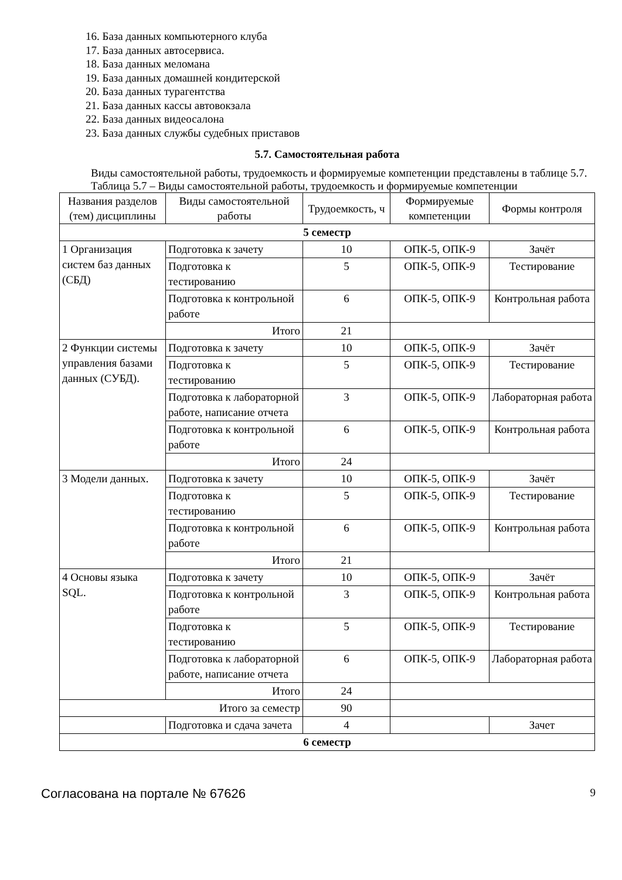16. База данных компьютерного клуба
17. База данных автосервиса.
18. База данных меломана
19. База данных домашней кондитерской
20. База данных турагентства
21. База данных кассы автовокзала
22. База данных видеосалона
23. База данных службы судебных приставов
5.7. Самостоятельная работа
Виды самостоятельной работы, трудоемкость и формируемые компетенции представлены в таблице 5.7.
Таблица 5.7 – Виды самостоятельной работы, трудоемкость и формируемые компетенции
| Названия разделов (тем) дисциплины | Виды самостоятельной работы | Трудоемкость, ч | Формируемые компетенции | Формы контроля |
| --- | --- | --- | --- | --- |
| 5 семестр | | | | |
| 1 Организация систем баз данных (СБД) | Подготовка к зачету | 10 | ОПК-5, ОПК-9 | Зачёт |
| | Подготовка к тестированию | 5 | ОПК-5, ОПК-9 | Тестирование |
| | Подготовка к контрольной работе | 6 | ОПК-5, ОПК-9 | Контрольная работа |
| | Итого | 21 | | |
| 2 Функции системы управления базами данных (СУБД). | Подготовка к зачету | 10 | ОПК-5, ОПК-9 | Зачёт |
| | Подготовка к тестированию | 5 | ОПК-5, ОПК-9 | Тестирование |
| | Подготовка к лабораторной работе, написание отчета | 3 | ОПК-5, ОПК-9 | Лабораторная работа |
| | Подготовка к контрольной работе | 6 | ОПК-5, ОПК-9 | Контрольная работа |
| | Итого | 24 | | |
| 3 Модели данных. | Подготовка к зачету | 10 | ОПК-5, ОПК-9 | Зачёт |
| | Подготовка к тестированию | 5 | ОПК-5, ОПК-9 | Тестирование |
| | Подготовка к контрольной работе | 6 | ОПК-5, ОПК-9 | Контрольная работа |
| | Итого | 21 | | |
| 4 Основы языка SQL. | Подготовка к зачету | 10 | ОПК-5, ОПК-9 | Зачёт |
| | Подготовка к контрольной работе | 3 | ОПК-5, ОПК-9 | Контрольная работа |
| | Подготовка к тестированию | 5 | ОПК-5, ОПК-9 | Тестирование |
| | Подготовка к лабораторной работе, написание отчета | 6 | ОПК-5, ОПК-9 | Лабораторная работа |
| | Итого | 24 | | |
| Итого за семестр | | 90 | | |
| | Подготовка и сдача зачета | 4 | | Зачет |
| 6 семестр | | | | |
Согласована на портале № 67626 9